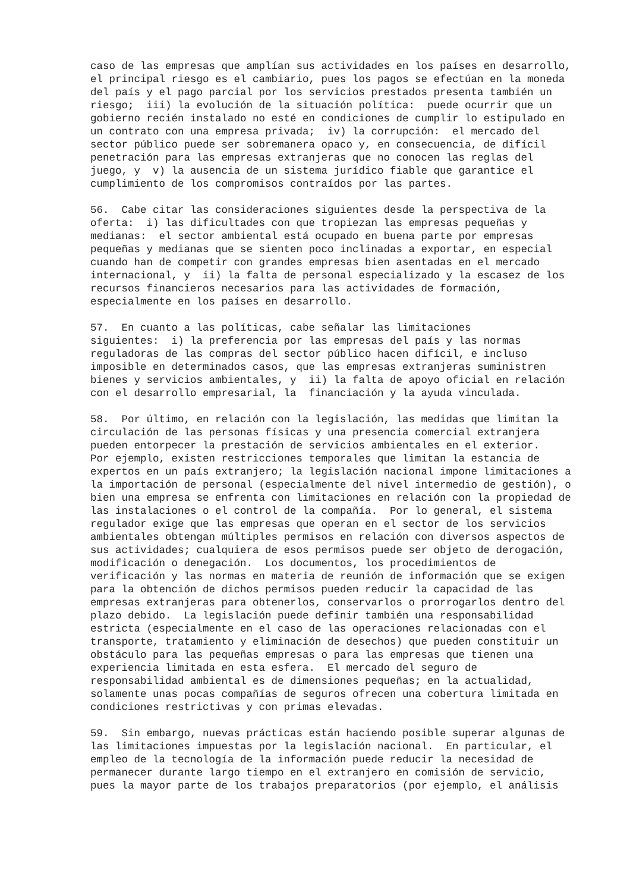caso de las empresas que amplían sus actividades en los países en desarrollo, el principal riesgo es el cambiario, pues los pagos se efectúan en la moneda del país y el pago parcial por los servicios prestados presenta también un riesgo; iii) la evolución de la situación política: puede ocurrir que un gobierno recién instalado no esté en condiciones de cumplir lo estipulado en un contrato con una empresa privada; iv) la corrupción: el mercado del sector público puede ser sobremanera opaco y, en consecuencia, de difícil penetración para las empresas extranjeras que no conocen las reglas del juego, y v) la ausencia de un sistema jurídico fiable que garantice el cumplimiento de los compromisos contraídos por las partes.
56. Cabe citar las consideraciones siguientes desde la perspectiva de la oferta: i) las dificultades con que tropiezan las empresas pequeñas y medianas: el sector ambiental está ocupado en buena parte por empresas pequeñas y medianas que se sienten poco inclinadas a exportar, en especial cuando han de competir con grandes empresas bien asentadas en el mercado internacional, y ii) la falta de personal especializado y la escasez de los recursos financieros necesarios para las actividades de formación, especialmente en los países en desarrollo.
57. En cuanto a las políticas, cabe señalar las limitaciones siguientes: i) la preferencia por las empresas del país y las normas reguladoras de las compras del sector público hacen difícil, e incluso imposible en determinados casos, que las empresas extranjeras suministren bienes y servicios ambientales, y ii) la falta de apoyo oficial en relación con el desarrollo empresarial, la financiación y la ayuda vinculada.
58. Por último, en relación con la legislación, las medidas que limitan la circulación de las personas físicas y una presencia comercial extranjera pueden entorpecer la prestación de servicios ambientales en el exterior. Por ejemplo, existen restricciones temporales que limitan la estancia de expertos en un país extranjero; la legislación nacional impone limitaciones a la importación de personal (especialmente del nivel intermedio de gestión), o bien una empresa se enfrenta con limitaciones en relación con la propiedad de las instalaciones o el control de la compañía. Por lo general, el sistema regulador exige que las empresas que operan en el sector de los servicios ambientales obtengan múltiples permisos en relación con diversos aspectos de sus actividades; cualquiera de esos permisos puede ser objeto de derogación, modificación o denegación. Los documentos, los procedimientos de verificación y las normas en materia de reunión de información que se exigen para la obtención de dichos permisos pueden reducir la capacidad de las empresas extranjeras para obtenerlos, conservarlos o prorrogarlos dentro del plazo debido. La legislación puede definir también una responsabilidad estricta (especialmente en el caso de las operaciones relacionadas con el transporte, tratamiento y eliminación de desechos) que pueden constituir un obstáculo para las pequeñas empresas o para las empresas que tienen una experiencia limitada en esta esfera. El mercado del seguro de responsabilidad ambiental es de dimensiones pequeñas; en la actualidad, solamente unas pocas compañías de seguros ofrecen una cobertura limitada en condiciones restrictivas y con primas elevadas.
59. Sin embargo, nuevas prácticas están haciendo posible superar algunas de las limitaciones impuestas por la legislación nacional. En particular, el empleo de la tecnología de la información puede reducir la necesidad de permanecer durante largo tiempo en el extranjero en comisión de servicio, pues la mayor parte de los trabajos preparatorios (por ejemplo, el análisis